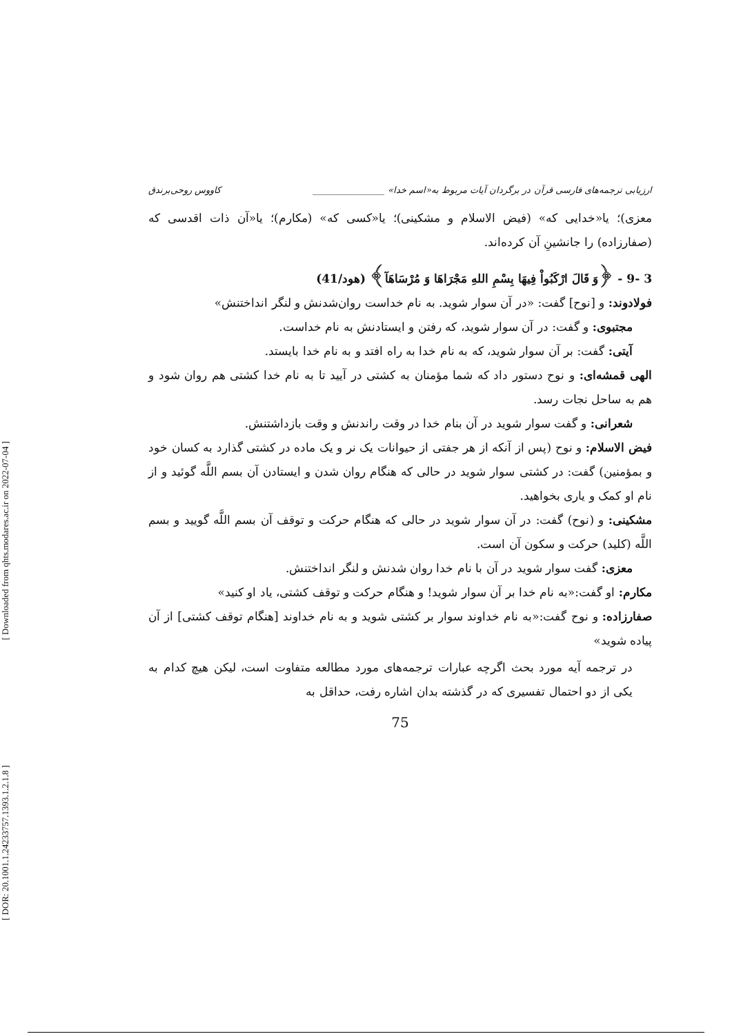[ Downloaded from qhts.modares.ac.ir on 2022-07-04 ]
[ DOR: 20.1001.1.24233757.1393.1.2.1.8 ]
ارزیابی ترجمه‌های فارسی قرآن در برگردان آیات مربوط به«اسم خدا» ________________ کاووس روحی‌برندق
معزی)؛ یا«خدایی که» (فیض الاسلام و مشکینی)؛ یا«کسی که» (مکارم)؛ یا«آن ذات اقدسی که (صفارزاده) را جانشینِ آن کرده‌اند.
3 -9 - ﴿وَ قَالَ ارْكَبُواْ فِيهَا بِسْمِ اللهِ مَجْرَاهَا وَ مُرْسَاهَآ﴾ (هود/41)
فولادوند: و [نوح] گفت: «در آن سوار شوید. به نام خداست روان‌شدنش و لنگر انداختنش»
مجتبوی: و گفت: در آن سوار شوید، که رفتن و ایستادنش به نام خداست.
آیتی: گفت: بر آن سوار شوید، که به نام خدا به راه افتد و به نام خدا بایستد.
الهی قمشه‌ای: و نوح دستور داد که شما مؤمنان به کشتی در آیید تا به نام خدا کشتی هم روان شود و هم به ساحل نجات رسد.
شعرانی: و گفت سوار شوید در آن بنام خدا در وقت راندنش و وقت بازداشتنش.
فیض الاسلام: و نوح (پس از آنکه از هر جفتی از حیوانات یک نر و یک ماده در کشتی گذارد به کسان خود و بمؤمنین) گفت: در کشتی سوار شوید در حالی که هنگام روان شدن و ایستادن آن بسم اللَّه گوئید و از نام او کمک و یاری بخواهید.
مشکینی: و (نوح) گفت: در آن سوار شوید در حالی که هنگام حرکت و توقف آن بسم اللَّه گویید و بسم اللَّه (کلید) حرکت و سکون آن است.
معزی: گفت سوار شوید در آن با نام خدا روان شدنش و لنگر انداختنش.
مکارم: او گفت:«به نام خدا بر آن سوار شوید! و هنگام حرکت و توقف کشتی، یاد او کنید»
صفارزاده: و نوح گفت:«به نام خداوند سوار بر کشتی شوید و به نام خداوند [هنگام توقف کشتی] از آن پیاده شوید»
در ترجمه آیه مورد بحث اگرچه عبارات ترجمه‌های مورد مطالعه متفاوت است، لیکن هیچ کدام به یکی از دو احتمال تفسیری که در گذشته بدان اشاره رفت، حداقل به
75